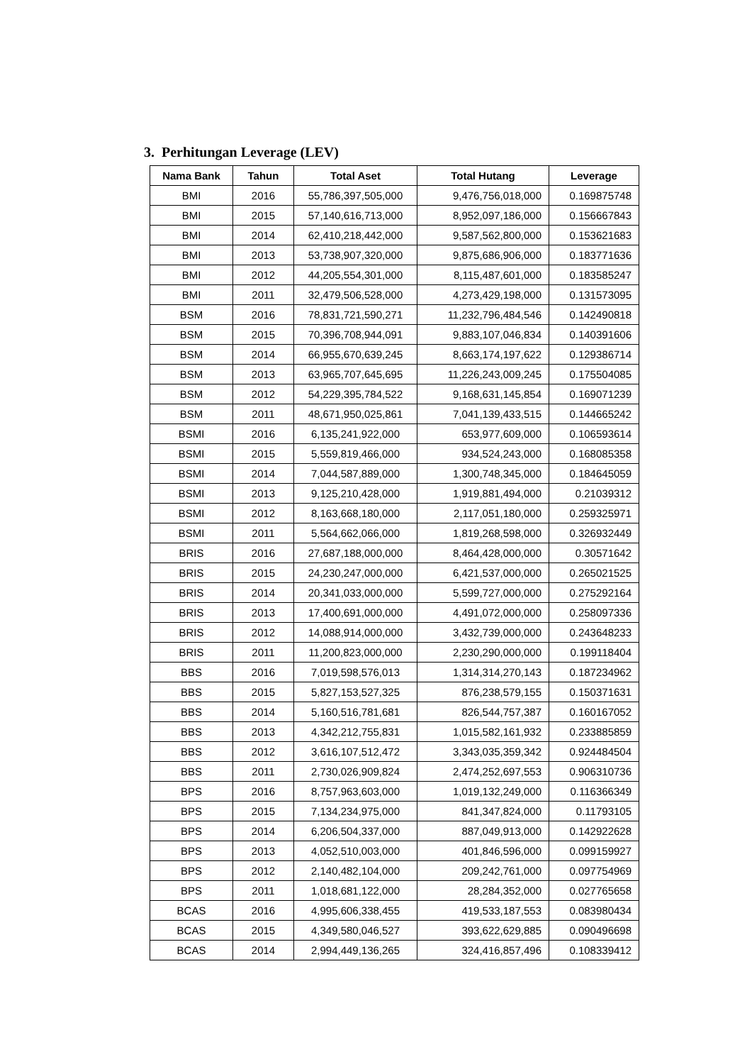3. Perhitungan Leverage (LEV)
| Nama Bank | Tahun | Total Aset | Total Hutang | Leverage |
| --- | --- | --- | --- | --- |
| BMI | 2016 | 55,786,397,505,000 | 9,476,756,018,000 | 0.169875748 |
| BMI | 2015 | 57,140,616,713,000 | 8,952,097,186,000 | 0.156667843 |
| BMI | 2014 | 62,410,218,442,000 | 9,587,562,800,000 | 0.153621683 |
| BMI | 2013 | 53,738,907,320,000 | 9,875,686,906,000 | 0.183771636 |
| BMI | 2012 | 44,205,554,301,000 | 8,115,487,601,000 | 0.183585247 |
| BMI | 2011 | 32,479,506,528,000 | 4,273,429,198,000 | 0.131573095 |
| BSM | 2016 | 78,831,721,590,271 | 11,232,796,484,546 | 0.142490818 |
| BSM | 2015 | 70,396,708,944,091 | 9,883,107,046,834 | 0.140391606 |
| BSM | 2014 | 66,955,670,639,245 | 8,663,174,197,622 | 0.129386714 |
| BSM | 2013 | 63,965,707,645,695 | 11,226,243,009,245 | 0.175504085 |
| BSM | 2012 | 54,229,395,784,522 | 9,168,631,145,854 | 0.169071239 |
| BSM | 2011 | 48,671,950,025,861 | 7,041,139,433,515 | 0.144665242 |
| BSMI | 2016 | 6,135,241,922,000 | 653,977,609,000 | 0.106593614 |
| BSMI | 2015 | 5,559,819,466,000 | 934,524,243,000 | 0.168085358 |
| BSMI | 2014 | 7,044,587,889,000 | 1,300,748,345,000 | 0.184645059 |
| BSMI | 2013 | 9,125,210,428,000 | 1,919,881,494,000 | 0.21039312 |
| BSMI | 2012 | 8,163,668,180,000 | 2,117,051,180,000 | 0.259325971 |
| BSMI | 2011 | 5,564,662,066,000 | 1,819,268,598,000 | 0.326932449 |
| BRIS | 2016 | 27,687,188,000,000 | 8,464,428,000,000 | 0.30571642 |
| BRIS | 2015 | 24,230,247,000,000 | 6,421,537,000,000 | 0.265021525 |
| BRIS | 2014 | 20,341,033,000,000 | 5,599,727,000,000 | 0.275292164 |
| BRIS | 2013 | 17,400,691,000,000 | 4,491,072,000,000 | 0.258097336 |
| BRIS | 2012 | 14,088,914,000,000 | 3,432,739,000,000 | 0.243648233 |
| BRIS | 2011 | 11,200,823,000,000 | 2,230,290,000,000 | 0.199118404 |
| BBS | 2016 | 7,019,598,576,013 | 1,314,314,270,143 | 0.187234962 |
| BBS | 2015 | 5,827,153,527,325 | 876,238,579,155 | 0.150371631 |
| BBS | 2014 | 5,160,516,781,681 | 826,544,757,387 | 0.160167052 |
| BBS | 2013 | 4,342,212,755,831 | 1,015,582,161,932 | 0.233885859 |
| BBS | 2012 | 3,616,107,512,472 | 3,343,035,359,342 | 0.924484504 |
| BBS | 2011 | 2,730,026,909,824 | 2,474,252,697,553 | 0.906310736 |
| BPS | 2016 | 8,757,963,603,000 | 1,019,132,249,000 | 0.116366349 |
| BPS | 2015 | 7,134,234,975,000 | 841,347,824,000 | 0.11793105 |
| BPS | 2014 | 6,206,504,337,000 | 887,049,913,000 | 0.142922628 |
| BPS | 2013 | 4,052,510,003,000 | 401,846,596,000 | 0.099159927 |
| BPS | 2012 | 2,140,482,104,000 | 209,242,761,000 | 0.097754969 |
| BPS | 2011 | 1,018,681,122,000 | 28,284,352,000 | 0.027765658 |
| BCAS | 2016 | 4,995,606,338,455 | 419,533,187,553 | 0.083980434 |
| BCAS | 2015 | 4,349,580,046,527 | 393,622,629,885 | 0.090496698 |
| BCAS | 2014 | 2,994,449,136,265 | 324,416,857,496 | 0.108339412 |